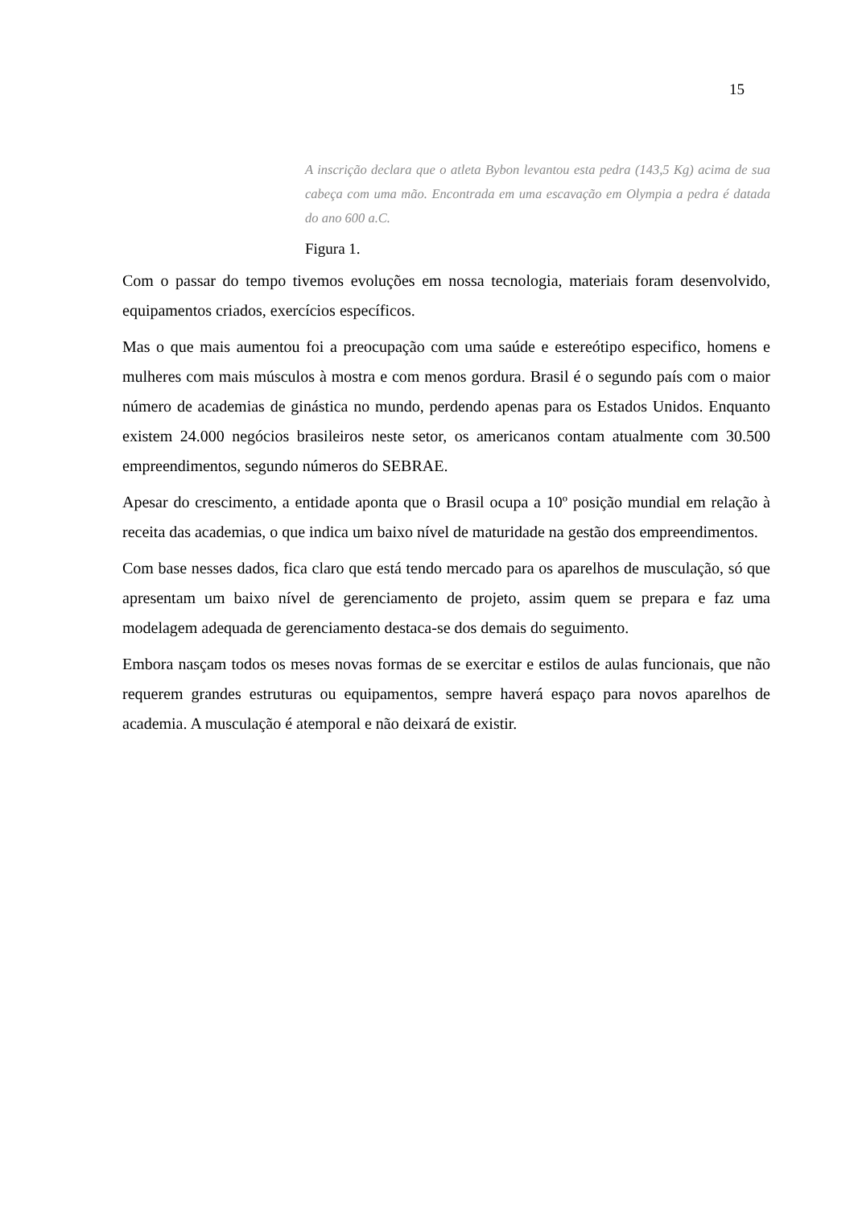15
A inscrição declara que o atleta Bybon levantou esta pedra (143,5 Kg) acima de sua cabeça com uma mão. Encontrada em uma escavação em Olympia a pedra é datada do ano 600 a.C.
Figura 1.
Com o passar do tempo tivemos evoluções em nossa tecnologia, materiais foram desenvolvido, equipamentos criados, exercícios específicos.
Mas o que mais aumentou foi a preocupação com uma saúde e estereótipo especifico, homens e mulheres com mais músculos à mostra e com menos gordura. Brasil é o segundo país com o maior número de academias de ginástica no mundo, perdendo apenas para os Estados Unidos. Enquanto existem 24.000 negócios brasileiros neste setor, os americanos contam atualmente com 30.500 empreendimentos, segundo números do SEBRAE.
Apesar do crescimento, a entidade aponta que o Brasil ocupa a 10º posição mundial em relação à receita das academias, o que indica um baixo nível de maturidade na gestão dos empreendimentos.
Com base nesses dados, fica claro que está tendo mercado para os aparelhos de musculação, só que apresentam um baixo nível de gerenciamento de projeto, assim quem se prepara e faz uma modelagem adequada de gerenciamento destaca-se dos demais do seguimento.
Embora nasçam todos os meses novas formas de se exercitar e estilos de aulas funcionais, que não requerem grandes estruturas ou equipamentos, sempre haverá espaço para novos aparelhos de academia. A musculação é atemporal e não deixará de existir.